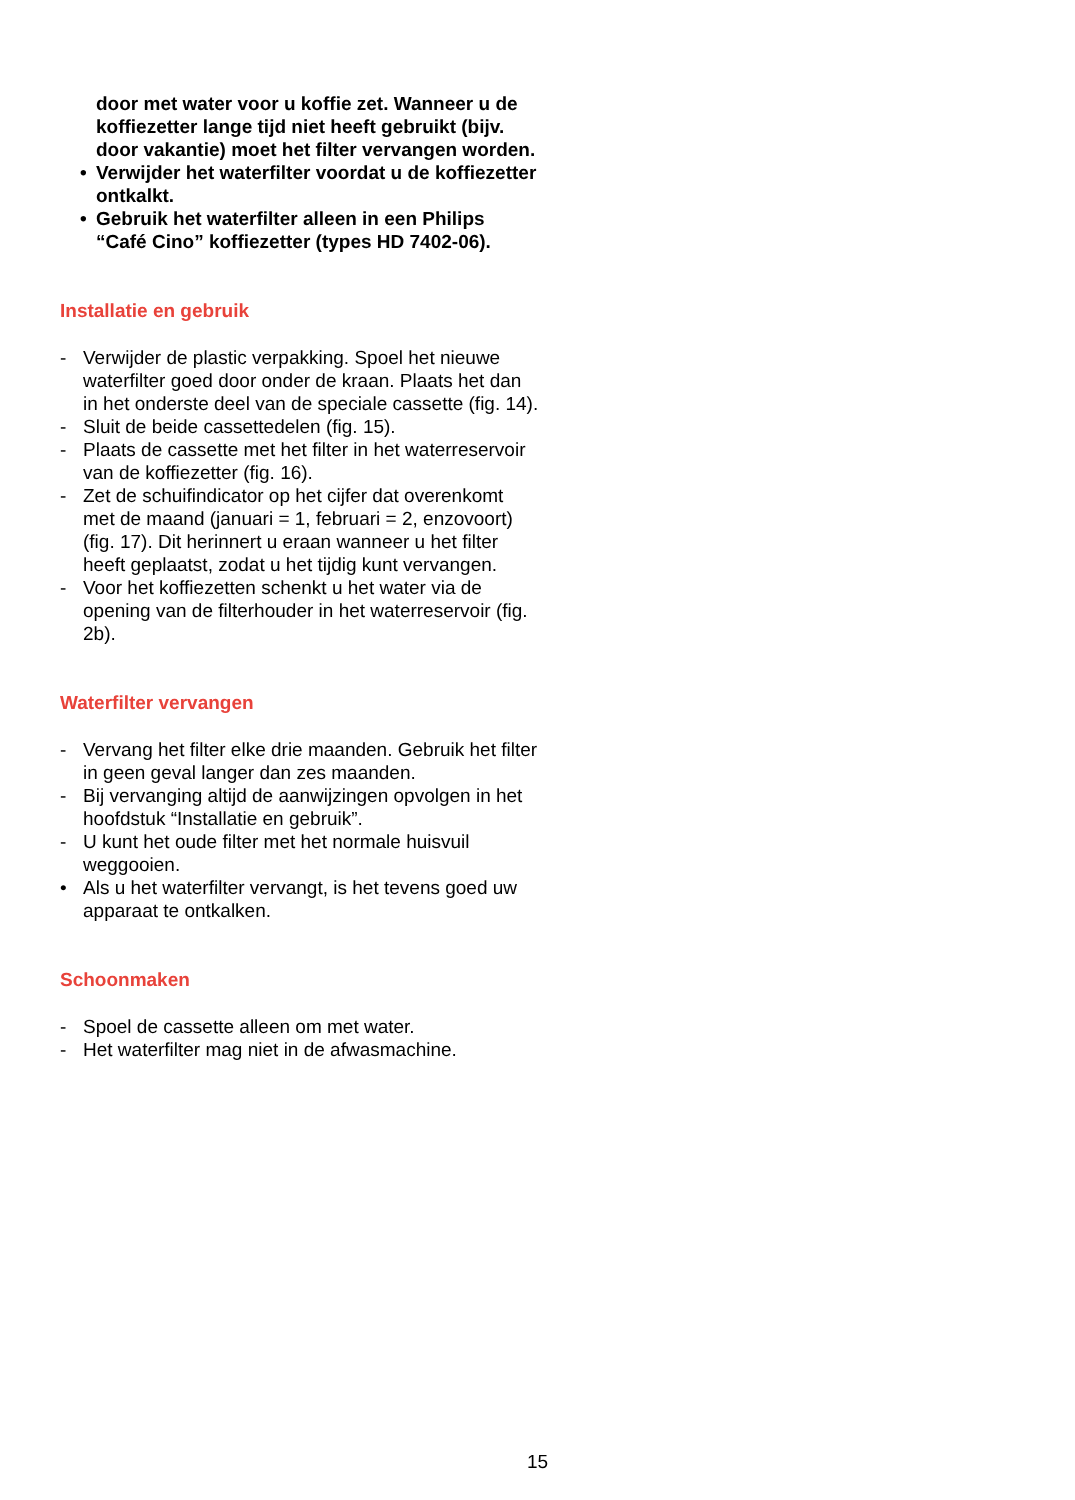door met water voor u koffie zet. Wanneer u de koffiezetter lange tijd niet heeft gebruikt (bijv. door vakantie) moet het filter vervangen worden.
• Verwijder het waterfilter voordat u de koffiezetter ontkalkt.
• Gebruik het waterfilter alleen in een Philips “Café Cino” koffiezetter (types HD 7402-06).
Installatie en gebruik
- Verwijder de plastic verpakking. Spoel het nieuwe waterfilter goed door onder de kraan. Plaats het dan in het onderste deel van de speciale cassette (fig. 14).
- Sluit de beide cassettedelen (fig. 15).
- Plaats de cassette met het filter in het waterreservoir van de koffiezetter (fig. 16).
- Zet de schuifindicator op het cijfer dat overenkomt met de maand (januari = 1, februari = 2, enzovoort) (fig. 17). Dit herinnert u eraan wanneer u het filter heeft geplaatst, zodat u het tijdig kunt vervangen.
- Voor het koffiezetten schenkt u het water via de opening van de filterhouder in het waterreservoir (fig. 2b).
Waterfilter vervangen
- Vervang het filter elke drie maanden. Gebruik het filter in geen geval langer dan zes maanden.
- Bij vervanging altijd de aanwijzingen opvolgen in het hoofdstuk “Installatie en gebruik”.
- U kunt het oude filter met het normale huisvuil weggooien.
• Als u het waterfilter vervangt, is het tevens goed uw apparaat te ontkalken.
Schoonmaken
- Spoel de cassette alleen om met water.
- Het waterfilter mag niet in de afwasmachine.
15